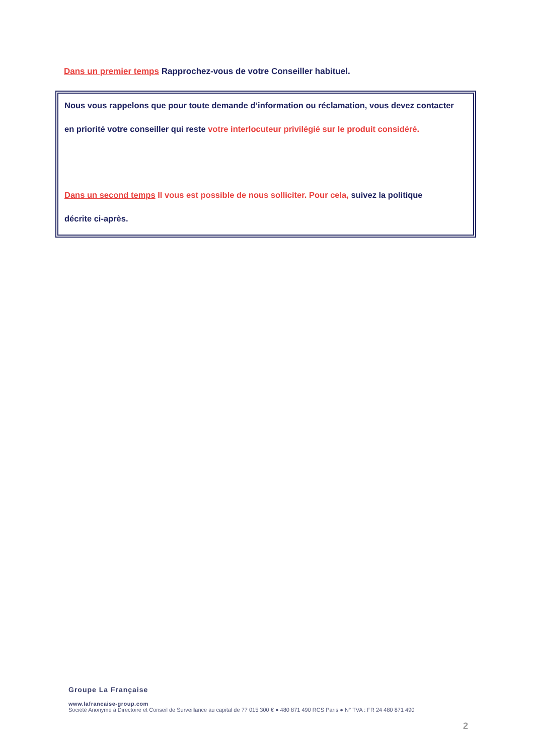Dans un premier temps Rapprochez-vous de votre Conseiller habituel.
Nous vous rappelons que pour toute demande d’information ou réclamation, vous devez contacter
en priorité votre conseiller qui reste votre interlocuteur privilégié sur le produit considéré.
Dans un second temps Il vous est possible de nous solliciter. Pour cela, suivez la politique
décrite ci-après.
Groupe La Française
www.lafrancaise-group.com
Société Anonyme à Directoire et Conseil de Surveillance au capital de 77 015 300 € ● 480 871 490 RCS Paris ● N° TVA : FR 24 480 871 490
2